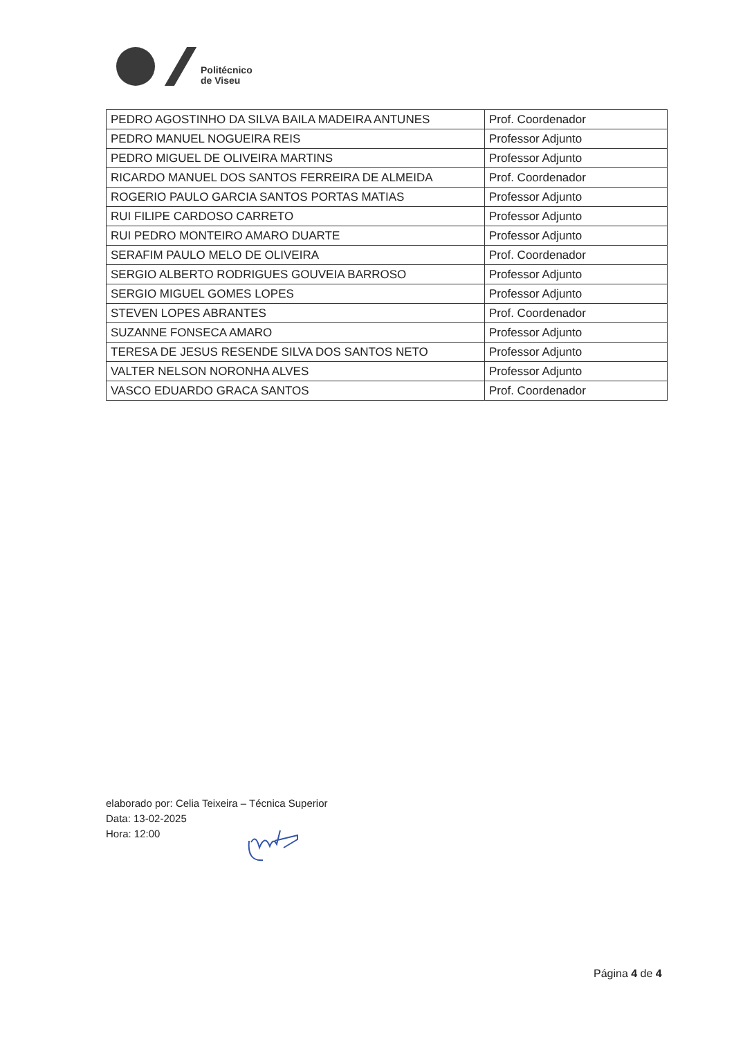Politécnico
de Viseu
| PEDRO AGOSTINHO DA SILVA BAILA MADEIRA ANTUNES | Prof. Coordenador |
| PEDRO MANUEL NOGUEIRA REIS | Professor Adjunto |
| PEDRO MIGUEL DE OLIVEIRA MARTINS | Professor Adjunto |
| RICARDO MANUEL DOS SANTOS FERREIRA DE ALMEIDA | Prof. Coordenador |
| ROGERIO PAULO GARCIA SANTOS PORTAS MATIAS | Professor Adjunto |
| RUI FILIPE CARDOSO CARRETO | Professor Adjunto |
| RUI PEDRO MONTEIRO AMARO DUARTE | Professor Adjunto |
| SERAFIM PAULO MELO DE OLIVEIRA | Prof. Coordenador |
| SERGIO ALBERTO RODRIGUES GOUVEIA BARROSO | Professor Adjunto |
| SERGIO MIGUEL GOMES LOPES | Professor Adjunto |
| STEVEN LOPES ABRANTES | Prof. Coordenador |
| SUZANNE FONSECA AMARO | Professor Adjunto |
| TERESA DE JESUS RESENDE SILVA DOS SANTOS NETO | Professor Adjunto |
| VALTER NELSON NORONHA ALVES | Professor Adjunto |
| VASCO EDUARDO GRACA SANTOS | Prof. Coordenador |
elaborado por: Celia Teixeira – Técnica Superior
Data: 13-02-2025
Hora: 12:00
Página 4 de 4